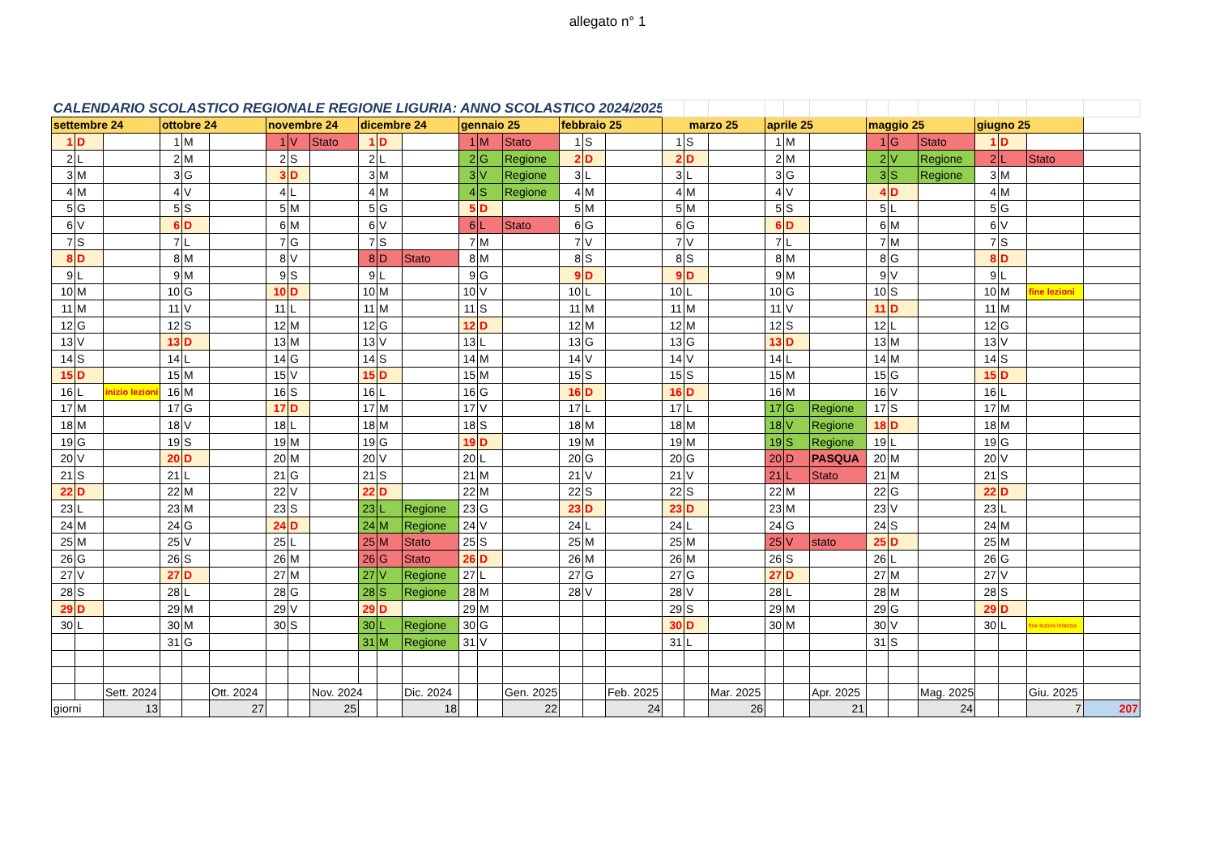allegato n° 1
| CALENDARIO SCOLASTICO REGIONALE REGIONE LIGURIA: ANNO SCOLASTICO 2024/2025 | | | | | | | | | | | | | | | | | | | | | | | | | | | | | | |
| settembre 24 | | | ottobre 24 | | | novembre 24 | | | dicembre 24 | | | gennaio 25 | | | febbraio 25 | | | marzo 25 | | | aprile 25 | | | maggio 25 | | | giugno 25 | | | |
| 1 | D | | 1 | M | | 1 | V | Stato | 1 | D | | 1 | M | Stato | 1 | S | | 1 | S | | 1 | M | | 1 | G | Stato | 1 | D | | |
| 2 | L | | 2 | M | | 2 | S | | 2 | L | | 2 | G | Regione | 2 | D | | 2 | D | | 2 | M | | 2 | V | Regione | 2 | L | Stato | |
| 3 | M | | 3 | G | | 3 | D | | 3 | M | | 3 | V | Regione | 3 | L | | 3 | L | | 3 | G | | 3 | S | Regione | 3 | M | | |
| 4 | M | | 4 | V | | 4 | L | | 4 | M | | 4 | S | Regione | 4 | M | | 4 | M | | 4 | V | | 4 | D | | 4 | M | | |
| 5 | G | | 5 | S | | 5 | M | | 5 | G | | 5 | D | | 5 | M | | 5 | M | | 5 | S | | 5 | L | | 5 | G | | |
| 6 | V | | 6 | D | | 6 | M | | 6 | V | | 6 | L | Stato | 6 | G | | 6 | G | | 6 | D | | 6 | M | | 6 | V | | |
| 7 | S | | 7 | L | | 7 | G | | 7 | S | | 7 | M | | 7 | V | | 7 | V | | 7 | L | | 7 | M | | 7 | S | | |
| 8 | D | | 8 | M | | 8 | V | | 8 | D | Stato | 8 | M | | 8 | S | | 8 | S | | 8 | M | | 8 | G | | 8 | D | | |
| 9 | L | | 9 | M | | 9 | S | | 9 | L | | 9 | G | | 9 | D | | 9 | D | | 9 | M | | 9 | V | | 9 | L | | |
| 10 | M | | 10 | G | | 10 | D | | 10 | M | | 10 | V | | 10 | L | | 10 | L | | 10 | G | | 10 | S | | 10 | M | fine lezioni | |
| 11 | M | | 11 | V | | 11 | L | | 11 | M | | 11 | S | | 11 | M | | 11 | M | | 11 | V | | 11 | D | | 11 | M | | |
| 12 | G | | 12 | S | | 12 | M | | 12 | G | | 12 | D | | 12 | M | | 12 | M | | 12 | S | | 12 | L | | 12 | G | | |
| 13 | V | | 13 | D | | 13 | M | | 13 | V | | 13 | L | | 13 | G | | 13 | G | | 13 | D | | 13 | M | | 13 | V | | |
| 14 | S | | 14 | L | | 14 | G | | 14 | S | | 14 | M | | 14 | V | | 14 | V | | 14 | L | | 14 | M | | 14 | S | | |
| 15 | D | | 15 | M | | 15 | V | | 15 | D | | 15 | M | | 15 | S | | 15 | S | | 15 | M | | 15 | G | | 15 | D | | |
| 16 | L | inizio lezioni | 16 | M | | 16 | S | | 16 | L | | 16 | G | | 16 | D | | 16 | D | | 16 | M | | 16 | V | | 16 | L | | |
| 17 | M | | 17 | G | | 17 | D | | 17 | M | | 17 | V | | 17 | L | | 17 | L | | 17 | G | Regione | 17 | S | | 17 | M | | |
| 18 | M | | 18 | V | | 18 | L | | 18 | M | | 18 | S | | 18 | M | | 18 | M | | 18 | V | Regione | 18 | D | | 18 | M | | |
| 19 | G | | 19 | S | | 19 | M | | 19 | G | | 19 | D | | 19 | M | | 19 | M | | 19 | S | Regione | 19 | L | | 19 | G | | |
| 20 | V | | 20 | D | | 20 | M | | 20 | V | | 20 | L | | 20 | G | | 20 | G | | 20 | D | PASQUA | 20 | M | | 20 | V | | |
| 21 | S | | 21 | L | | 21 | G | | 21 | S | | 21 | M | | 21 | V | | 21 | V | | 21 | L | Stato | 21 | M | | 21 | S | | |
| 22 | D | | 22 | M | | 22 | V | | 22 | D | | 22 | M | | 22 | S | | 22 | S | | 22 | M | | 22 | G | | 22 | D | | |
| 23 | L | | 23 | M | | 23 | S | | 23 | L | Regione | 23 | G | | 23 | D | | 23 | D | | 23 | M | | 23 | V | | 23 | L | | |
| 24 | M | | 24 | G | | 24 | D | | 24 | M | Regione | 24 | V | | 24 | L | | 24 | L | | 24 | G | | 24 | S | | 24 | M | | |
| 25 | M | | 25 | V | | 25 | L | | 25 | M | Stato | 25 | S | | 25 | M | | 25 | M | | 25 | V | stato | 25 | D | | 25 | M | | |
| 26 | G | | 26 | S | | 26 | M | | 26 | G | Stato | 26 | D | | 26 | M | | 26 | M | | 26 | S | | 26 | L | | 26 | G | | |
| 27 | V | | 27 | D | | 27 | M | | 27 | V | Regione | 27 | L | | 27 | G | | 27 | G | | 27 | D | | 27 | M | | 27 | V | | |
| 28 | S | | 28 | L | | 28 | G | | 28 | S | Regione | 28 | M | | 28 | V | | 28 | V | | 28 | L | | 28 | M | | 28 | S | | |
| 29 | D | | 29 | M | | 29 | V | | 29 | D | | 29 | M | | | | | 29 | S | | 29 | M | | 29 | G | | 29 | D | | |
| 30 | L | | 30 | M | | 30 | S | | 30 | L | Regione | 30 | G | | | | | 30 | D | | 30 | M | | 30 | V | | 30 | L | fine lezioni infanzia | |
| | | | 31 | G | | | | | 31 | M | Regione | 31 | V | | | | | 31 | L | | | | | 31 | S | | | | | |
| | | Sett. 2024 | | | Ott. 2024 | | | Nov. 2024 | | | Dic. 2024 | | | Gen. 2025 | | | Feb. 2025 | | | Mar. 2025 | | | Apr. 2025 | | | Mag. 2025 | | | Giu. 2025 | |
| giorni | | 13 | | | 27 | | | 25 | | | 18 | | | 22 | | | 24 | | | 26 | | | 21 | | | 24 | | | 7 | 207 |